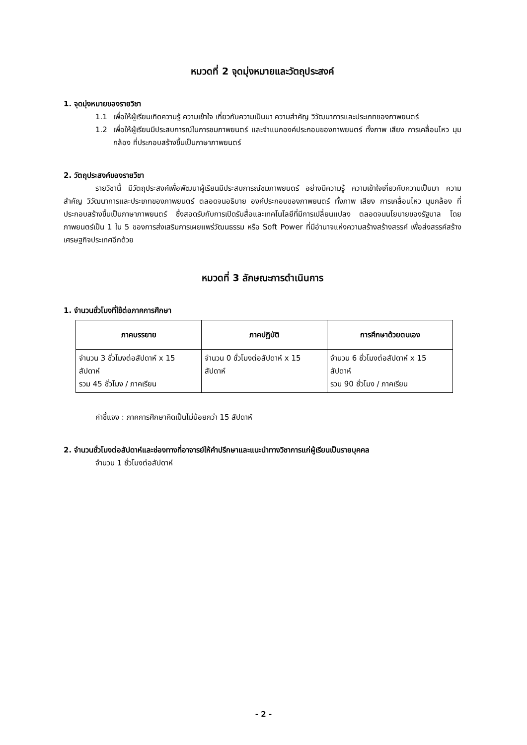หมวดที่ 2 จุดมุ่งหมายและวัตถุประสงค์
1. จุดมุ่งหมายของรายวิชา
1.1 เพื่อให้ผู้เรียนเกิดความรู้ ความเข้าใจ เกี่ยวกับความเป็นมา ความสำคัญ วิวัฒนาการและประเภทของภาพยนตร์
1.2 เพื่อให้ผู้เรียนมีประสบการณ์ในการชมภาพยนตร์ และจำแนกองค์ประกอบของภาพยนตร์ ทั้งภาพ เสียง การเคลื่อนไหว มุมกล้อง ที่ประกอบสร้างขึ้นเป็นภาษาภาพยนตร์
2. วัตถุประสงค์ของรายวิชา
รายวิชานี้ มีวัตถุประสงค์เพื่อพัฒนาผู้เรียนมีประสบการณ์ชมภาพยนตร์ อย่างมีความรู้ ความเข้าใจเกี่ยวกับความเป็นมา ความสำคัญ วิวัฒนาการและประเภทของภาพยนตร์ ตลอดจนอธิบาย องค์ประกอบของภาพยนตร์ ทั้งภาพ เสียง การเคลื่อนไหว มุมกล้อง ที่ประกอบสร้างขึ้นเป็นภาษาภาพยนตร์ ซึ่งสอดรับกับการเปิดรับสื่อและเทคโนโลยีที่มีการเปลี่ยนแปลง ตลอดจนนโยบายของรัฐบาล โดยภาพยนตร์เป็น 1 ใน 5 ของการส่งเสริมการเผยแพร่วัฒนธรรม หรือ Soft Power ที่มีอำนาจแห่งความสร้างสร้างสรรค์ เพื่อส่งสรรค์สร้างเศรษฐกิจประเทศอีกด้วย
หมวดที่ 3 ลักษณะการดำเนินการ
1. จำนวนชั่วโมงที่ใช้ต่อภาคการศึกษา
| ภาคบรรยาย | ภาคปฏิบัติ | การศึกษาด้วยตนเอง |
| --- | --- | --- |
| จำนวน 3 ชั่วโมงต่อสัปดาห์ x 15 สัปดาห์ รวม 45 ชั่วโมง / ภาคเรียน | จำนวน 0 ชั่วโมงต่อสัปดาห์ x 15 สัปดาห์ | จำนวน 6 ชั่วโมงต่อสัปดาห์ x 15 สัปดาห์ รวม 90 ชั่วโมง / ภาคเรียน |
คำชี้แจง : ภาคการศึกษาคิดเป็นไม่น้อยกว่า 15 สัปดาห์
2. จำนวนชั่วโมงต่อสัปดาห์และช่องทางที่อาจารย์ให้คำปรึกษาและแนะนำทางวิชาการแก่ผู้เรียนเป็นรายบุคคล
จำนวน 1 ชั่วโมงต่อสัปดาห์
- 2 -